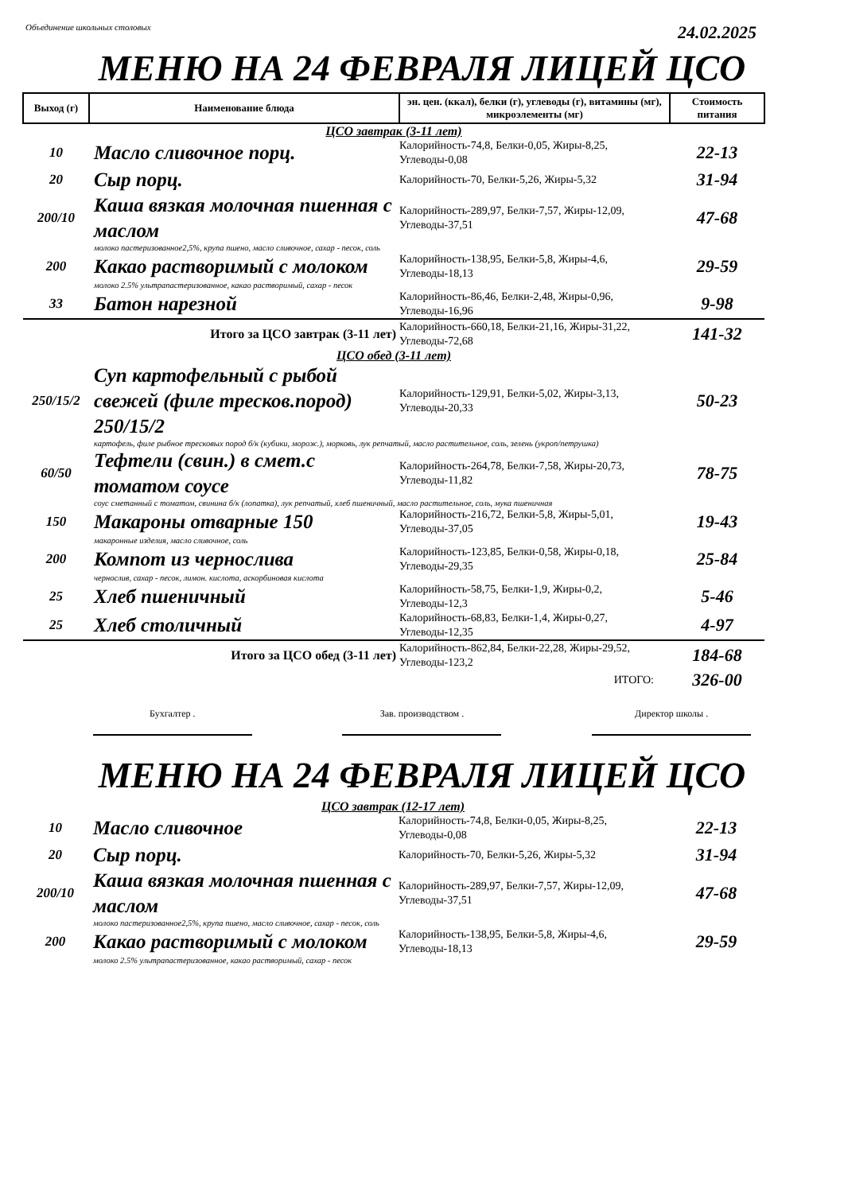Объединение школьных столовых 24.02.2025
МЕНЮ НА 24 ФЕВРАЛЯ ЛИЦЕЙ ЦСО
| Выход (г) | Наименование блюда | эн. цен. (ккал), белки (г), углеводы (г), витамины (мг), микроэлементы (мг) | Стоимость питания |
| --- | --- | --- | --- |
| ЦСО завтрак (3-11 лет) | | | |
| 10 | Масло сливочное порц. | Калорийность-74,8, Белки-0,05, Жиры-8,25, Углеводы-0,08 | 22-13 |
| 20 | Сыр порц. | Калорийность-70, Белки-5,26, Жиры-5,32 | 31-94 |
| 200/10 | Каша вязкая молочная пшенная с маслом | Калорийность-289,97, Белки-7,57, Жиры-12,09, Углеводы-37,51 | 47-68 |
| | молоко пастеризованное2,5%, крупа пшено, масло сливочное, сахар - песок, соль | | |
| 200 | Какао растворимый с молоком | Калорийность-138,95, Белки-5,8, Жиры-4,6, Углеводы-18,13 | 29-59 |
| | молоко 2.5% ультрапастеризованное, какао растворимый, сахар - песок | | |
| 33 | Батон нарезной | Калорийность-86,46, Белки-2,48, Жиры-0,96, Углеводы-16,96 | 9-98 |
| Итого за ЦСО завтрак (3-11 лет) | | Калорийность-660,18, Белки-21,16, Жиры-31,22, Углеводы-72,68 | 141-32 |
| ЦСО обед (3-11 лет) | | | |
| 250/15/2 | Суп картофельный с рыбой свежей (филе тресков.пород) 250/15/2 | Калорийность-129,91, Белки-5,02, Жиры-3,13, Углеводы-20,33 | 50-23 |
| | картофель, филе рыбное тресковых пород б/к (кубики, морож.), морковь, лук репчатый, масло растительное, соль, зелень (укроп/петрушка) | | |
| 60/50 | Тефтели (свин.) в смет.с томатом соусе | Калорийность-264,78, Белки-7,58, Жиры-20,73, Углеводы-11,82 | 78-75 |
| | соус сметанный с томатом, свинина б/к (лопатка), лук репчатый, хлеб пшеничный, масло растительное, соль, мука пшеничная | | |
| 150 | Макароны отварные 150 | Калорийность-216,72, Белки-5,8, Жиры-5,01, Углеводы-37,05 | 19-43 |
| | макаронные изделия, масло сливочное, соль | | |
| 200 | Компот из чернослива | Калорийность-123,85, Белки-0,58, Жиры-0,18, Углеводы-29,35 | 25-84 |
| | чернослив, сахар - песок, лимон. кислота, аскорбиновая кислота | | |
| 25 | Хлеб пшеничный | Калорийность-58,75, Белки-1,9, Жиры-0,2, Углеводы-12,3 | 5-46 |
| 25 | Хлеб столичный | Калорийность-68,83, Белки-1,4, Жиры-0,27, Углеводы-12,35 | 4-97 |
| Итого за ЦСО обед (3-11 лет) | | Калорийность-862,84, Белки-22,28, Жиры-29,52, Углеводы-123,2 | 184-68 |
| ИТОГО: | | | 326-00 |
Бухгалтер . Зав. производством . Директор школы .
МЕНЮ НА 24 ФЕВРАЛЯ ЛИЦЕЙ ЦСО
| ЦСО завтрак (12-17 лет) | | | |
| 10 | Масло сливочное | Калорийность-74,8, Белки-0,05, Жиры-8,25, Углеводы-0,08 | 22-13 |
| 20 | Сыр порц. | Калорийность-70, Белки-5,26, Жиры-5,32 | 31-94 |
| 200/10 | Каша вязкая молочная пшенная с маслом | Калорийность-289,97, Белки-7,57, Жиры-12,09, Углеводы-37,51 | 47-68 |
| | молоко пастеризованное2,5%, крупа пшено, масло сливочное, сахар - песок, соль | | |
| 200 | Какао растворимый с молоком | Калорийность-138,95, Белки-5,8, Жиры-4,6, Углеводы-18,13 | 29-59 |
| | молоко 2.5% ультрапастеризованное, какао растворимый, сахар - песок | | |